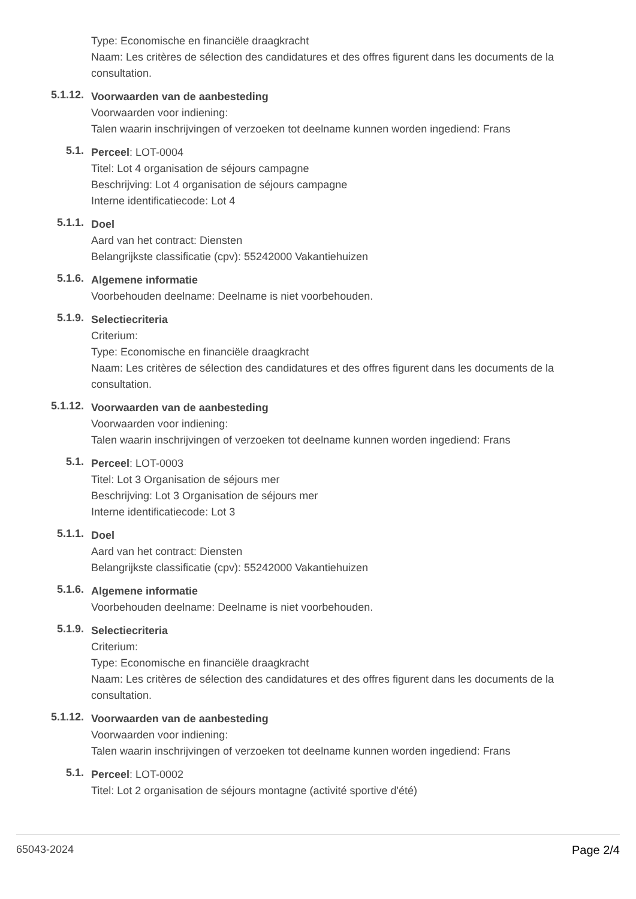Type: Economische en financiële draagkracht
Naam: Les critères de sélection des candidatures et des offres figurent dans les documents de la consultation.
5.1.12.
Voorwaarden van de aanbesteding
Voorwaarden voor indiening:
Talen waarin inschrijvingen of verzoeken tot deelname kunnen worden ingediend: Frans
5.1.
Perceel: LOT-0004
Titel: Lot 4 organisation de séjours campagne
Beschrijving: Lot 4 organisation de séjours campagne
Interne identificatiecode: Lot 4
5.1.1.
Doel
Aard van het contract: Diensten
Belangrijkste classificatie (cpv): 55242000 Vakantiehuizen
5.1.6.
Algemene informatie
Voorbehouden deelname: Deelname is niet voorbehouden.
5.1.9.
Selectiecriteria
Criterium:
Type: Economische en financiële draagkracht
Naam: Les critères de sélection des candidatures et des offres figurent dans les documents de la consultation.
5.1.12.
Voorwaarden van de aanbesteding
Voorwaarden voor indiening:
Talen waarin inschrijvingen of verzoeken tot deelname kunnen worden ingediend: Frans
5.1.
Perceel: LOT-0003
Titel: Lot 3 Organisation de séjours mer
Beschrijving: Lot 3 Organisation de séjours mer
Interne identificatiecode: Lot 3
5.1.1.
Doel
Aard van het contract: Diensten
Belangrijkste classificatie (cpv): 55242000 Vakantiehuizen
5.1.6.
Algemene informatie
Voorbehouden deelname: Deelname is niet voorbehouden.
5.1.9.
Selectiecriteria
Criterium:
Type: Economische en financiële draagkracht
Naam: Les critères de sélection des candidatures et des offres figurent dans les documents de la consultation.
5.1.12.
Voorwaarden van de aanbesteding
Voorwaarden voor indiening:
Talen waarin inschrijvingen of verzoeken tot deelname kunnen worden ingediend: Frans
5.1.
Perceel: LOT-0002
Titel: Lot 2 organisation de séjours montagne (activité sportive d'été)
65043-2024 Page 2/4